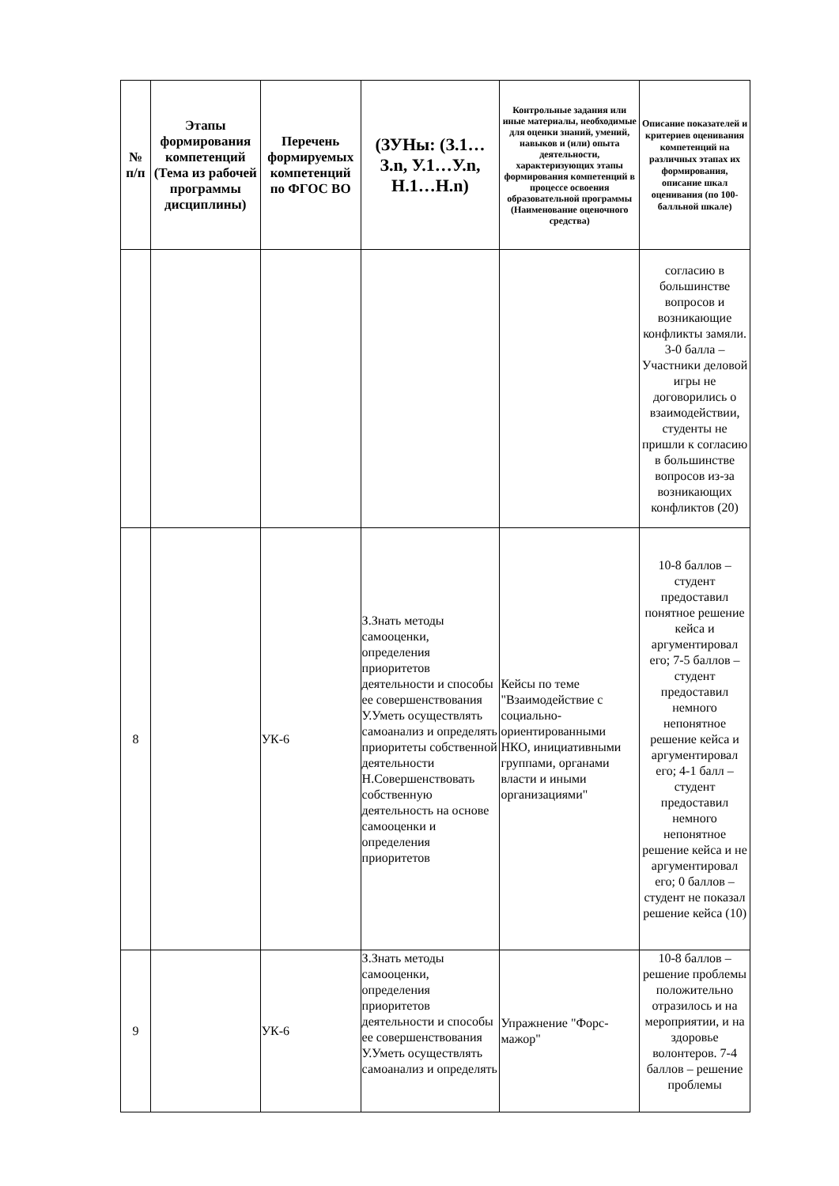| № п/п | Этапы формирования компетенций (Тема из рабочей программы дисциплины) | Перечень формируемых компетенций по ФГОС ВО | (ЗУНы: (З.1…З.n, У.1…У.n, Н.1…Н.n) | Контрольные задания или иные материалы, необходимые для оценки знаний, умений, навыков и (или) опыта деятельности, характеризующих этапы формирования компетенций в процессе освоения образовательной программы (Наименование оценочного средства) | Описание показателей и критериев оценивания компетенций на различных этапах их формирования, описание шкал оценивания (по 100-балльной шкале) |
| --- | --- | --- | --- | --- | --- |
| | | | | | согласию в большинстве вопросов и возникающие конфликты замяли. 3-0 балла – Участники деловой игры не договорились о взаимодействии, студенты не пришли к согласию в большинстве вопросов из-за возникающих конфликтов (20) |
| 8 | | УК-6 | З.Знать методы самооценки, определения приоритетов деятельности и способы ее совершенствования У.Уметь осуществлять самоанализ и определять приоритеты собственной деятельности Н.Совершенствовать собственную деятельность на основе самооценки и определения приоритетов | Кейсы по теме "Взаимодействие с социально-ориентированными НКО, инициативными группами, органами власти и иными организациями" | 10-8 баллов – студент предоставил понятное решение кейса и аргументировал его; 7-5 баллов – студент предоставил немного непонятное решение кейса и аргументировал его; 4-1 балл – студент предоставил немного непонятное решение кейса и не аргументировал его; 0 баллов – студент не показал решение кейса (10) |
| 9 | | УК-6 | З.Знать методы самооценки, определения приоритетов деятельности и способы ее совершенствования У.Уметь осуществлять самоанализ и определять | Упражнение "Форс-мажор" | 10-8 баллов – решение проблемы положительно отразилось и на мероприятии, и на здоровье волонтеров. 7-4 баллов – решение проблемы |